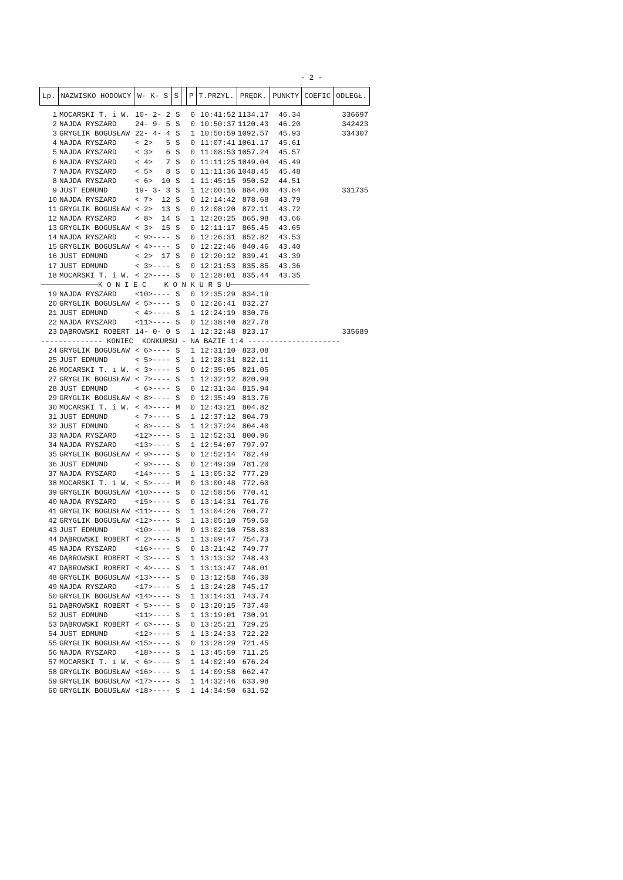- 2 -
| Lp. | NAZWISKO HODOWCY | W- K- S | S | | P | T.PRZYL. | PRĘDK. | PUNKTY | COEFIC | ODLEGŁ. |
| --- | --- | --- | --- | --- | --- | --- | --- | --- | --- | --- |
| 1 | MOCARSKI T. i W. | 10- 2- 2 | S | | 0 | 10:41:52 | 1134.17 | 46.34 | | 336697 |
| 2 | NAJDA RYSZARD | 24- 9- 5 | S | | 0 | 10:50:37 | 1120.43 | 46.20 | | 342423 |
| 3 | GRYGLIK BOGUSŁAW | 22- 4- 4 | S | | 1 | 10:50:59 | 1092.57 | 45.93 | | 334307 |
| 4 | NAJDA RYSZARD | < 2> 5 | S | | 0 | 11:07:41 | 1061.17 | 45.61 | | |
| 5 | NAJDA RYSZARD | < 3> 6 | S | | 0 | 11:08:53 | 1057.24 | 45.57 | | |
| 6 | NAJDA RYSZARD | < 4> 7 | S | | 0 | 11:11:25 | 1049.04 | 45.49 | | |
| 7 | NAJDA RYSZARD | < 5> 8 | S | | 0 | 11:11:36 | 1048.45 | 45.48 | | |
| 8 | NAJDA RYSZARD | < 6> 10 | S | | 1 | 11:45:15 | 950.52 | 44.51 | | |
| 9 | JUST EDMUND | 19- 3- 3 | S | | 1 | 12:00:16 | 884.00 | 43.84 | | 331735 |
| 10 | NAJDA RYSZARD | < 7> 12 | S | | 0 | 12:14:42 | 878.68 | 43.79 | | |
| 11 | GRYGLIK BOGUSŁAW | < 2> 13 | S | | 0 | 12:08:20 | 872.11 | 43.72 | | |
| 12 | NAJDA RYSZARD | < 8> 14 | S | | 1 | 12:20:25 | 865.98 | 43.66 | | |
| 13 | GRYGLIK BOGUSŁAW | < 3> 15 | S | | 0 | 12:11:17 | 865.45 | 43.65 | | |
| 14 | NAJDA RYSZARD | < 9>---- | S | | 0 | 12:26:31 | 852.82 | 43.53 | | |
| 15 | GRYGLIK BOGUSŁAW | < 4>---- | S | | 0 | 12:22:46 | 840.46 | 43.40 | | |
| 16 | JUST EDMUND | < 2> 17 | S | | 0 | 12:20:12 | 839.41 | 43.39 | | |
| 17 | JUST EDMUND | < 3>---- | S | | 0 | 12:21:53 | 835.85 | 43.36 | | |
| 18 | MOCARSKI T. i W. | < 2>---- | S | | 0 | 12:28:01 | 835.44 | 43.35 | | |
| ─────────────K O N I E C K O N K U R S U────────────────── | | | | | | | | | | |
| 19 | NAJDA RYSZARD | <10>---- | S | | 0 | 12:35:29 | 834.19 | | | |
| 20 | GRYGLIK BOGUSŁAW | < 5>---- | S | | 0 | 12:26:41 | 832.27 | | | |
| 21 | JUST EDMUND | < 4>---- | S | | 1 | 12:24:19 | 830.76 | | | |
| 22 | NAJDA RYSZARD | <11>---- | S | | 0 | 12:38:40 | 827.78 | | | |
| 23 | DĄBROWSKI ROBERT | 14- 0- 0 | S | | 1 | 12:32:48 | 823.17 | | | 335689 |
| -------------- KONIEC KONKURSU - NA BAZIE 1:4 --------------------- | | | | | | | | | | |
| 24 | GRYGLIK BOGUSŁAW | < 6>---- | S | | 1 | 12:31:10 | 823.08 | | | |
| 25 | JUST EDMUND | < 5>---- | S | | 1 | 12:28:31 | 822.11 | | | |
| 26 | MOCARSKI T. i W. | < 3>---- | S | | 0 | 12:35:05 | 821.05 | | | |
| 27 | GRYGLIK BOGUSŁAW | < 7>---- | S | | 1 | 12:32:12 | 820.99 | | | |
| 28 | JUST EDMUND | < 6>---- | S | | 0 | 12:31:34 | 815.94 | | | |
| 29 | GRYGLIK BOGUSŁAW | < 8>---- | S | | 0 | 12:35:49 | 813.76 | | | |
| 30 | MOCARSKI T. i W. | < 4>---- | M | | 0 | 12:43:21 | 804.82 | | | |
| 31 | JUST EDMUND | < 7>---- | S | | 1 | 12:37:12 | 804.79 | | | |
| 32 | JUST EDMUND | < 8>---- | S | | 1 | 12:37:24 | 804.40 | | | |
| 33 | NAJDA RYSZARD | <12>---- | S | | 1 | 12:52:31 | 800.96 | | | |
| 34 | NAJDA RYSZARD | <13>---- | S | | 1 | 12:54:07 | 797.97 | | | |
| 35 | GRYGLIK BOGUSŁAW | < 9>---- | S | | 0 | 12:52:14 | 782.49 | | | |
| 36 | JUST EDMUND | < 9>---- | S | | 0 | 12:49:39 | 781.20 | | | |
| 37 | NAJDA RYSZARD | <14>---- | S | | 1 | 13:05:32 | 777.29 | | | |
| 38 | MOCARSKI T. i W. | < 5>---- | M | | 0 | 13:00:48 | 772.60 | | | |
| 39 | GRYGLIK BOGUSŁAW | <10>---- | S | | 0 | 12:58:56 | 770.41 | | | |
| 40 | NAJDA RYSZARD | <15>---- | S | | 0 | 13:14:31 | 761.76 | | | |
| 41 | GRYGLIK BOGUSŁAW | <11>---- | S | | 1 | 13:04:26 | 760.77 | | | |
| 42 | GRYGLIK BOGUSŁAW | <12>---- | S | | 1 | 13:05:10 | 759.50 | | | |
| 43 | JUST EDMUND | <10>---- | M | | 0 | 13:02:10 | 758.83 | | | |
| 44 | DĄBROWSKI ROBERT | < 2>---- | S | | 1 | 13:09:47 | 754.73 | | | |
| 45 | NAJDA RYSZARD | <16>---- | S | | 0 | 13:21:42 | 749.77 | | | |
| 46 | DĄBROWSKI ROBERT | < 3>---- | S | | 1 | 13:13:32 | 748.43 | | | |
| 47 | DĄBROWSKI ROBERT | < 4>---- | S | | 1 | 13:13:47 | 748.01 | | | |
| 48 | GRYGLIK BOGUSŁAW | <13>---- | S | | 0 | 13:12:58 | 746.30 | | | |
| 49 | NAJDA RYSZARD | <17>---- | S | | 1 | 13:24:28 | 745.17 | | | |
| 50 | GRYGLIK BOGUSŁAW | <14>---- | S | | 1 | 13:14:31 | 743.74 | | | |
| 51 | DĄBROWSKI ROBERT | < 5>---- | S | | 0 | 13:20:15 | 737.40 | | | |
| 52 | JUST EDMUND | <11>---- | S | | 1 | 13:19:01 | 730.91 | | | |
| 53 | DĄBROWSKI ROBERT | < 6>---- | S | | 0 | 13:25:21 | 729.25 | | | |
| 54 | JUST EDMUND | <12>---- | S | | 1 | 13:24:33 | 722.22 | | | |
| 55 | GRYGLIK BOGUSŁAW | <15>---- | S | | 0 | 13:28:29 | 721.45 | | | |
| 56 | NAJDA RYSZARD | <18>---- | S | | 1 | 13:45:59 | 711.25 | | | |
| 57 | MOCARSKI T. i W. | < 6>---- | S | | 1 | 14:02:49 | 676.24 | | | |
| 58 | GRYGLIK BOGUSŁAW | <16>---- | S | | 1 | 14:09:58 | 662.47 | | | |
| 59 | GRYGLIK BOGUSŁAW | <17>---- | S | | 1 | 14:32:46 | 633.98 | | | |
| 60 | GRYGLIK BOGUSŁAW | <18>---- | S | | 1 | 14:34:50 | 631.52 | | | |